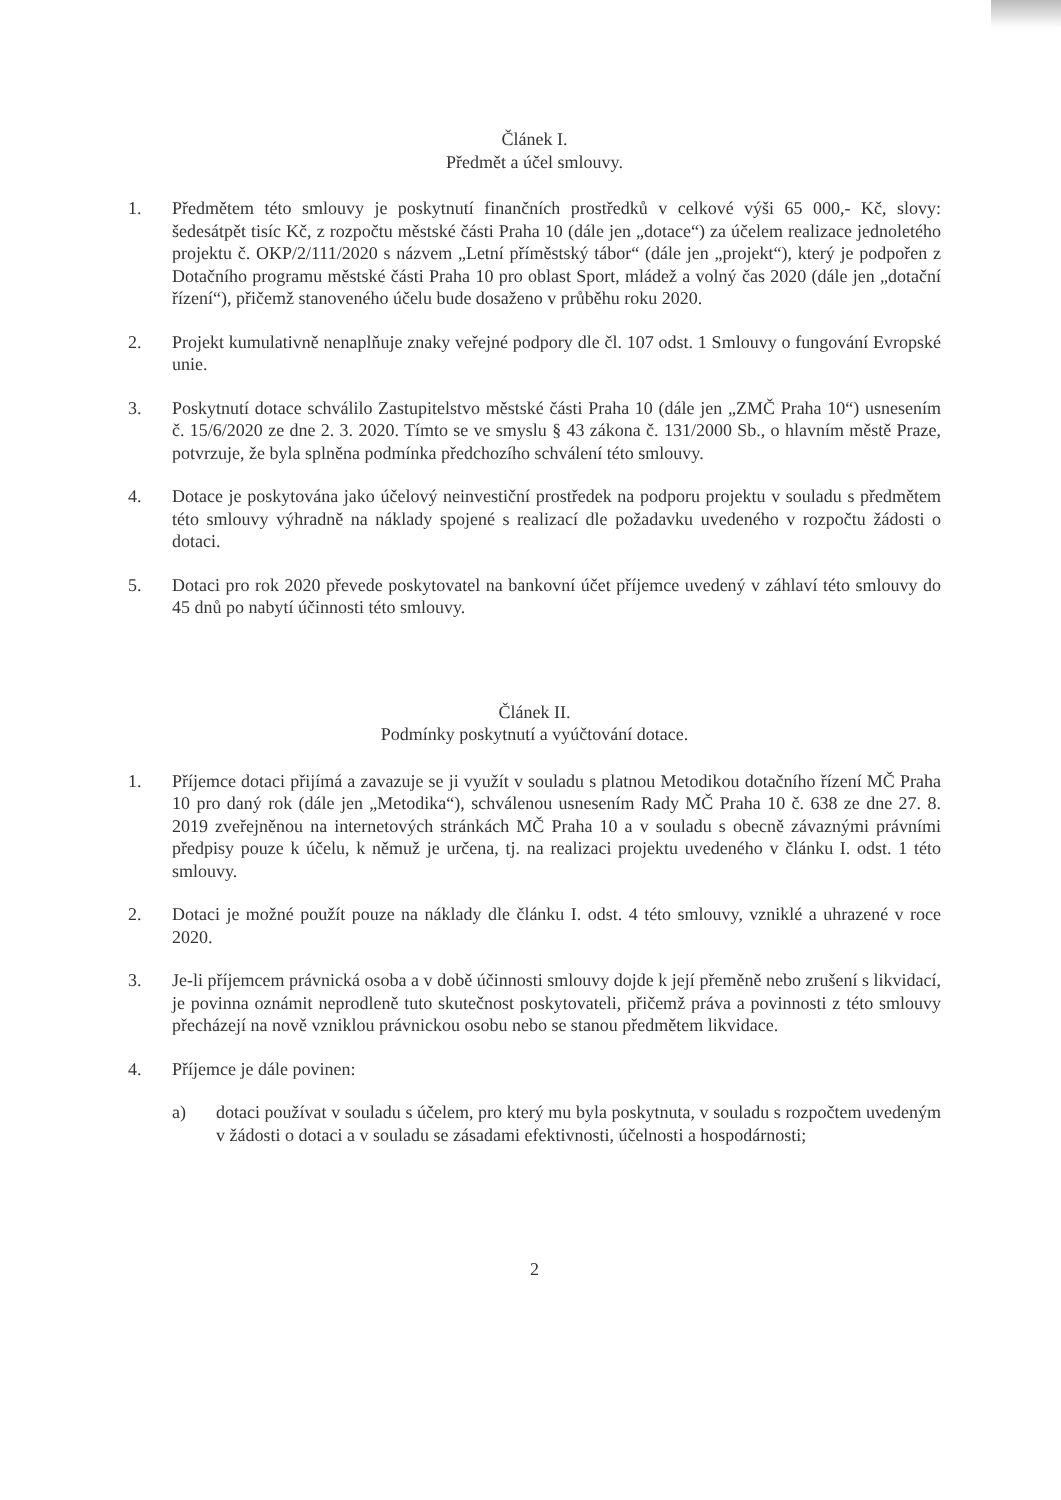Článek I.
Předmět a účel smlouvy.
1. Předmětem této smlouvy je poskytnutí finančních prostředků v celkové výši 65 000,- Kč, slovy: šedesátpět tisíc Kč, z rozpočtu městské části Praha 10 (dále jen „dotace“) za účelem realizace jednoletého projektu č. OKP/2/111/2020 s názvem „Letní příměstský tábor“ (dále jen „projekt“), který je podpořen z Dotačního programu městské části Praha 10 pro oblast Sport, mládež a volný čas 2020 (dále jen „dotační řízení“), přičemž stanoveného účelu bude dosaženo v průběhu roku 2020.
2. Projekt kumulativně nenaplňuje znaky veřejné podpory dle čl. 107 odst. 1 Smlouvy o fungování Evropské unie.
3. Poskytnutí dotace schválilo Zastupitelstvo městské části Praha 10 (dále jen „ZMČ Praha 10“) usnesením č. 15/6/2020 ze dne 2. 3. 2020. Tímto se ve smyslu § 43 zákona č. 131/2000 Sb., o hlavním městě Praze, potvrzuje, že byla splněna podmínka předchozího schválení této smlouvy.
4. Dotace je poskytována jako účelový neinvestiční prostředek na podporu projektu v souladu s předmětem této smlouvy výhradně na náklady spojené s realizací dle požadavku uvedeného v rozpočtu žádosti o dotaci.
5. Dotaci pro rok 2020 převede poskytovatel na bankovní účet příjemce uvedený v záhlaví této smlouvy do 45 dnů po nabytí účinnosti této smlouvy.
Článek II.
Podmínky poskytnutí a vyúčtování dotace.
1. Příjemce dotaci přijímá a zavazuje se ji využít v souladu s platnou Metodikou dotačního řízení MČ Praha 10 pro daný rok (dále jen „Metodika“), schválenou usnesením Rady MČ Praha 10 č. 638 ze dne 27. 8. 2019 zveřejněnou na internetových stránkách MČ Praha 10 a v souladu s obecně závaznými právními předpisy pouze k účelu, k němuž je určena, tj. na realizaci projektu uvedeného v článku I. odst. 1 této smlouvy.
2. Dotaci je možné použít pouze na náklady dle článku I. odst. 4 této smlouvy, vzniklé a uhrazené v roce 2020.
3. Je-li příjemcem právnická osoba a v době účinnosti smlouvy dojde k její přeměně nebo zrušení s likvidací, je povinna oznámit neprodleně tuto skutečnost poskytovateli, přičemž práva a povinnosti z této smlouvy přecházejí na nově vzniklou právnickou osobu nebo se stanou předmětem likvidace.
4. Příjemce je dále povinen:
a) dotaci používat v souladu s účelem, pro který mu byla poskytnuta, v souladu s rozpočtem uvedeným v žádosti o dotaci a v souladu se zásadami efektivnosti, účelnosti a hospodárnosti;
2